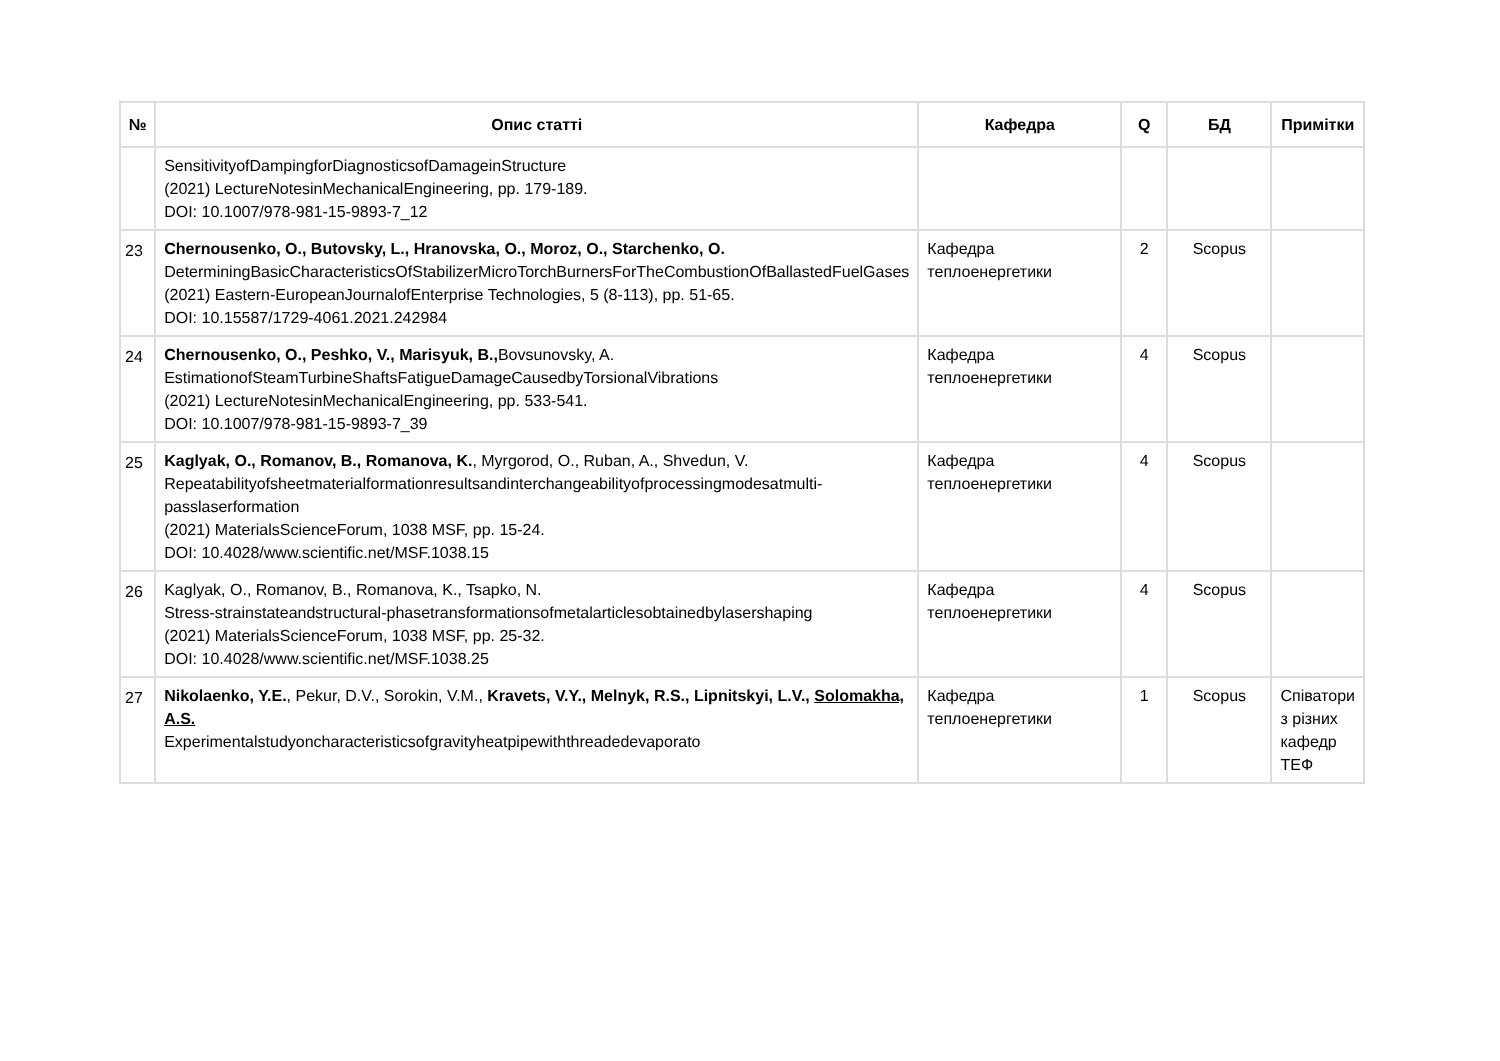| № | Опис статті | Кафедра | Q | БД | Примітки |
| --- | --- | --- | --- | --- | --- |
| | SensitivityofDampingforDiagnosticsofDamageinStructure (2021) LectureNotesinMechanicalEngineering, pp. 179-189. DOI: 10.1007/978-981-15-9893-7_12 | | | | |
| 23 | Chernousenko, O., Butovsky, L., Hranovska, O., Moroz, O., Starchenko, O. DeterminingBasicCharacteristicsOfStabilizerMicroTorchBurnersForTheCombustionOfBallastedFuelGases (2021) Eastern-EuropeanJournalofEnterprise Technologies, 5 (8-113), pp. 51-65. DOI: 10.15587/1729-4061.2021.242984 | Кафедра теплоенергетики | 2 | Scopus | |
| 24 | Chernousenko, O., Peshko, V., Marisyuk, B., Bovsunovsky, A. EstimationofSteamTurbineShaftsFatigueDamageCausedbyTorsionalVibrations (2021) LectureNotesinMechanicalEngineering, pp. 533-541. DOI: 10.1007/978-981-15-9893-7_39 | Кафедра теплоенергетики | 4 | Scopus | |
| 25 | Kaglyak, O., Romanov, B., Romanova, K. , Myrgorod, O., Ruban, A., Shvedun, V. Repeatabilityofsheetmaterialformationresultsandinterchangeabilityofprocessingmodesatmulti-passlaserformation (2021) MaterialsScienceForum, 1038 MSF, pp. 15-24. DOI: 10.4028/www.scientific.net/MSF.1038.15 | Кафедра теплоенергетики | 4 | Scopus | |
| 26 | Kaglyak, O., Romanov, B., Romanova, K., Tsapko, N. Stress-strainstateandstructural-phasetransformationsofmetalarticlesobtainedbylasershaping (2021) MaterialsScienceForum, 1038 MSF, pp. 25-32. DOI: 10.4028/www.scientific.net/MSF.1038.25 | Кафедра теплоенергетики | 4 | Scopus | |
| 27 | Nikolaenko, Y.E. , Pekur, D.V., Sorokin, V.M., Kravets, V.Y., Melnyk, R.S., Lipnitskyi, L.V., Solomakha, A.S. Experimentalstudyoncharacteristicsofgravityheatpipewiththreadedevaporato | Кафедра теплоенергетики | 1 | Scopus | Співатори з різних кафедр ТЕФ |